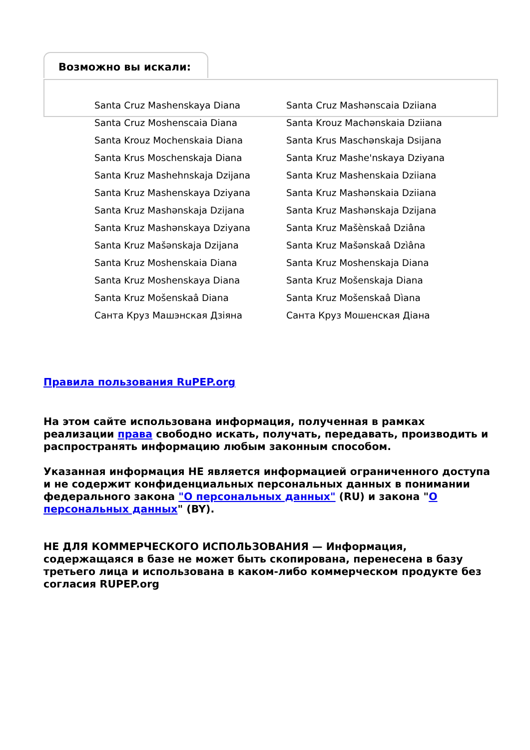Возможно вы искали:
Santa Cruz Mashenskaya Diana
Santa Cruz Mashənscaia Dziiana
Santa Cruz Moshenscaia Diana
Santa Krouz Machənskaia Dziiana
Santa Krouz Mochenskaia Diana
Santa Krus Maschənskaja Dsijana
Santa Krus Moschenskaja Diana
Santa Kruz Mashe'nskaya Dziyana
Santa Kruz Mashehnskaja Dzijana
Santa Kruz Mashenskaia Dziiana
Santa Kruz Mashenskaya Dziyana
Santa Kruz Mashənskaia Dziiana
Santa Kruz Mashənskaja Dzijana
Santa Kruz Mashənskaja Dzijana
Santa Kruz Mashənskaya Dziyana
Santa Kruz Mašènskaâ Dziâna
Santa Kruz Mašənskaja Dzijana
Santa Kruz Mašənskaâ Dzìâna
Santa Kruz Moshenskaia Diana
Santa Kruz Moshenskaja Diana
Santa Kruz Moshenskaya Diana
Santa Kruz Mošenskaja Diana
Santa Kruz Mošenskaâ Diana
Santa Kruz Mošenskaâ Dìana
Санта Круз Машэнская Дзіяна
Санта Круз Мошенская Діана
Правила пользования RuPEP.org
На этом сайте использована информация, полученная в рамках реализации права свободно искать, получать, передавать, производить и распространять информацию любым законным способом.
Указанная информация НЕ является информацией ограниченного доступа и не содержит конфиденциальных персональных данных в понимании федерального закона "О персональных данных" (RU) и закона "О персональных данных" (BY).
НЕ ДЛЯ КОММЕРЧЕСКОГО ИСПОЛЬЗОВАНИЯ — Информация, содержащаяся в базе не может быть скопирована, перенесена в базу третьего лица и использована в каком-либо коммерческом продукте без согласия RUPEP.org